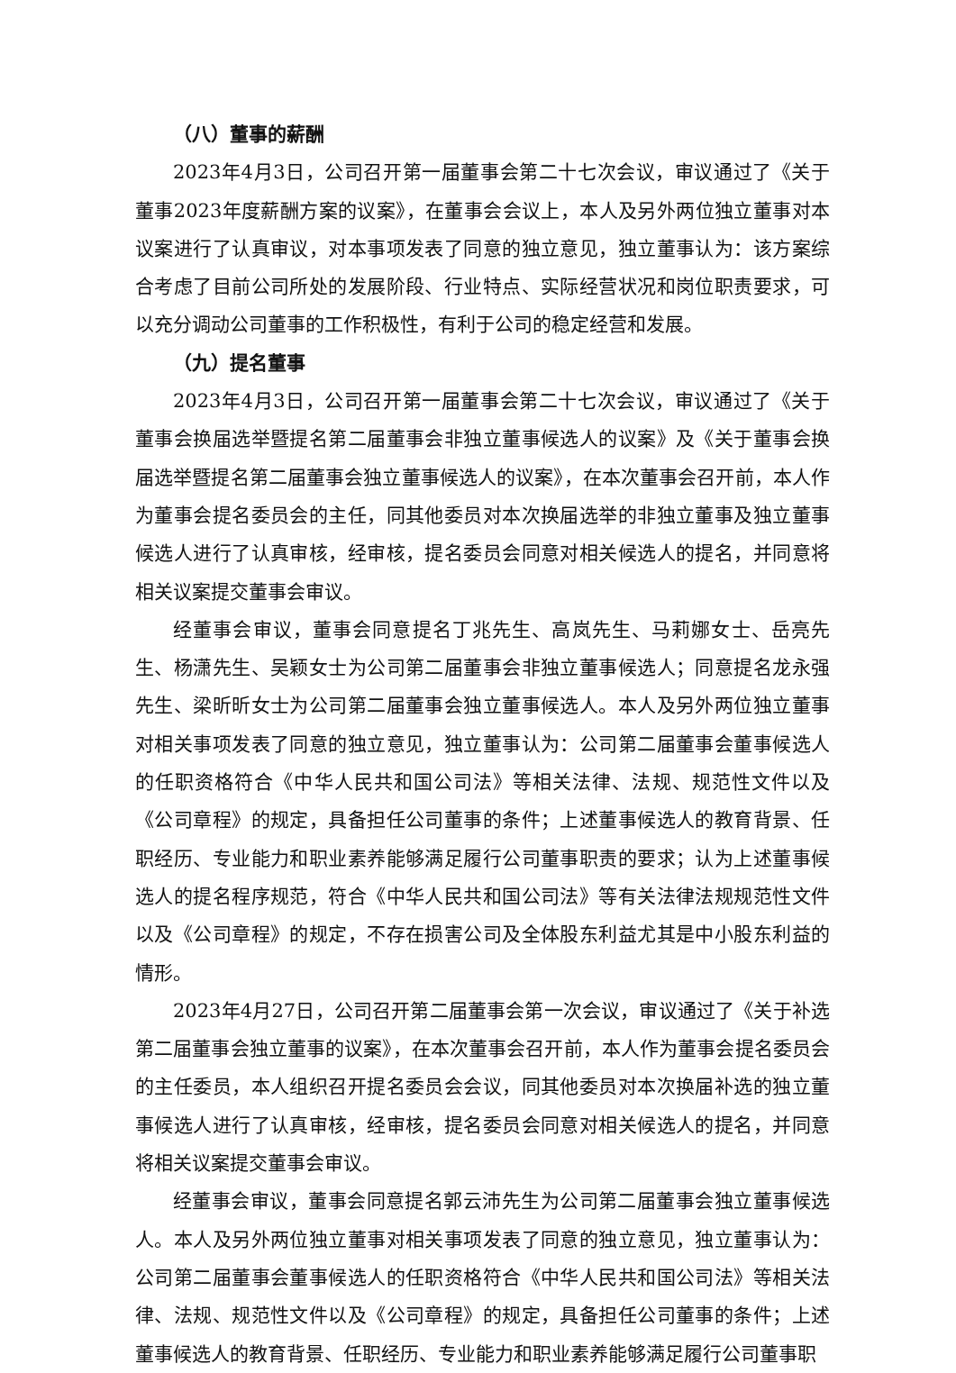（八）董事的薪酬
2023年4月3日，公司召开第一届董事会第二十七次会议，审议通过了《关于董事2023年度薪酬方案的议案》，在董事会会议上，本人及另外两位独立董事对本议案进行了认真审议，对本事项发表了同意的独立意见，独立董事认为：该方案综合考虑了目前公司所处的发展阶段、行业特点、实际经营状况和岗位职责要求，可以充分调动公司董事的工作积极性，有利于公司的稳定经营和发展。
（九）提名董事
2023年4月3日，公司召开第一届董事会第二十七次会议，审议通过了《关于董事会换届选举暨提名第二届董事会非独立董事候选人的议案》及《关于董事会换届选举暨提名第二届董事会独立董事候选人的议案》，在本次董事会召开前，本人作为董事会提名委员会的主任，同其他委员对本次换届选举的非独立董事及独立董事候选人进行了认真审核，经审核，提名委员会同意对相关候选人的提名，并同意将相关议案提交董事会审议。
经董事会审议，董事会同意提名丁兆先生、高岚先生、马莉娜女士、岳亮先生、杨潇先生、吴颖女士为公司第二届董事会非独立董事候选人；同意提名龙永强先生、梁昕昕女士为公司第二届董事会独立董事候选人。本人及另外两位独立董事对相关事项发表了同意的独立意见，独立董事认为：公司第二届董事会董事候选人的任职资格符合《中华人民共和国公司法》等相关法律、法规、规范性文件以及《公司章程》的规定，具备担任公司董事的条件；上述董事候选人的教育背景、任职经历、专业能力和职业素养能够满足履行公司董事职责的要求；认为上述董事候选人的提名程序规范，符合《中华人民共和国公司法》等有关法律法规规范性文件以及《公司章程》的规定，不存在损害公司及全体股东利益尤其是中小股东利益的情形。
2023年4月27日，公司召开第二届董事会第一次会议，审议通过了《关于补选第二届董事会独立董事的议案》，在本次董事会召开前，本人作为董事会提名委员会的主任委员，本人组织召开提名委员会会议，同其他委员对本次换届补选的独立董事候选人进行了认真审核，经审核，提名委员会同意对相关候选人的提名，并同意将相关议案提交董事会审议。
经董事会审议，董事会同意提名郭云沛先生为公司第二届董事会独立董事候选人。本人及另外两位独立董事对相关事项发表了同意的独立意见，独立董事认为：公司第二届董事会董事候选人的任职资格符合《中华人民共和国公司法》等相关法律、法规、规范性文件以及《公司章程》的规定，具备担任公司董事的条件；上述董事候选人的教育背景、任职经历、专业能力和职业素养能够满足履行公司董事职